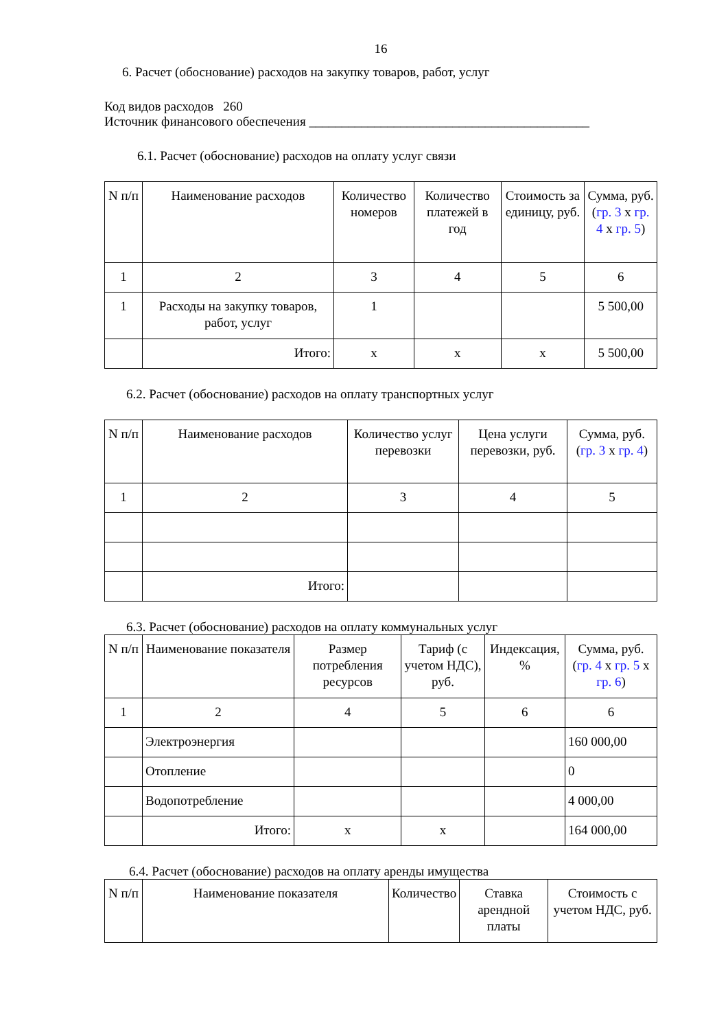16
6. Расчет (обоснование) расходов на закупку товаров, работ, услуг
Код видов расходов 260
Источник финансового обеспечения ___________________________________________
6.1. Расчет (обоснование) расходов на оплату услуг связи
| N п/п | Наименование расходов | Количество номеров | Количество платежей в год | Стоимость за единицу, руб. | Сумма, руб. ( гр. 3 x гр. 4 x гр. 5 ) |
| --- | --- | --- | --- | --- | --- |
| 1 | 2 | 3 | 4 | 5 | 6 |
| 1 | Расходы на закупку товаров, работ, услуг | 1 | | | 5 500,00 |
| | Итого: | x | x | x | 5 500,00 |
6.2. Расчет (обоснование) расходов на оплату транспортных услуг
| N п/п | Наименование расходов | Количество услуг перевозки | Цена услуги перевозки, руб. | Сумма, руб. ( гр. 3 x гр. 4 ) |
| --- | --- | --- | --- | --- |
| 1 | 2 | 3 | 4 | 5 |
| | Итого: | | | |
6.3. Расчет (обоснование) расходов на оплату коммунальных услуг
| N п/п | Наименование показателя | Размер потребления ресурсов | Тариф (с учетом НДС), руб. | Индексация, % | Сумма, руб. ( гр. 4 x гр. 5 x гр. 6 ) |
| --- | --- | --- | --- | --- | --- |
| 1 | 2 | 4 | 5 | 6 | 6 |
| | Электроэнергия | | | | 160 000,00 |
| | Отопление | | | | 0 |
| | Водопотребление | | | | 4 000,00 |
| | Итого: | x | x | | 164 000,00 |
6.4. Расчет (обоснование) расходов на оплату аренды имущества
| N п/п | Наименование показателя | Количество | Ставка арендной платы | Стоимость с учетом НДС, руб. |
| --- | --- | --- | --- | --- |